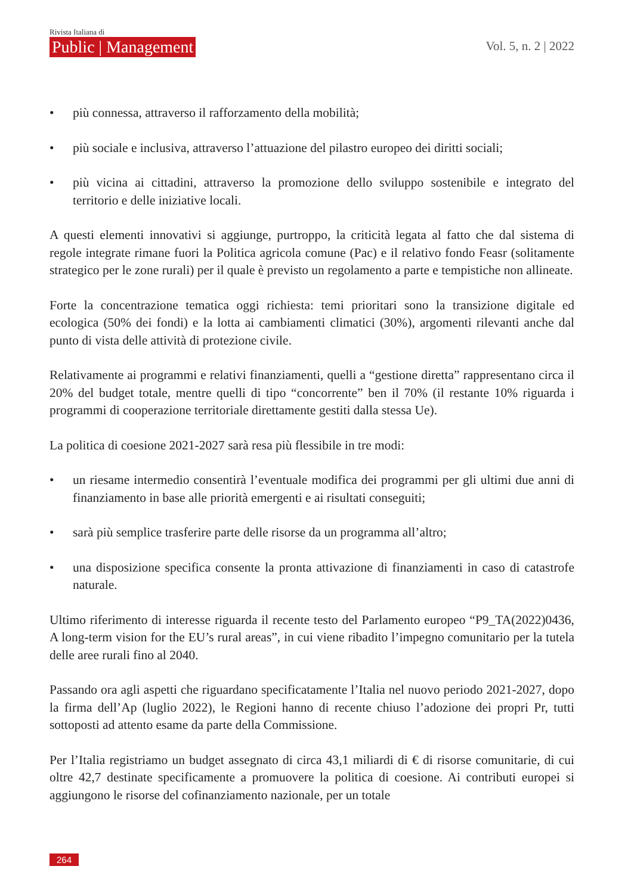Rivista Italiana di
Public | Management
Vol. 5, n. 2 | 2022
• più connessa, attraverso il rafforzamento della mobilità;
• più sociale e inclusiva, attraverso l’attuazione del pilastro europeo dei diritti sociali;
• più vicina ai cittadini, attraverso la promozione dello sviluppo sostenibile e integrato del territorio e delle iniziative locali.
A questi elementi innovativi si aggiunge, purtroppo, la criticità legata al fatto che dal sistema di regole integrate rimane fuori la Politica agricola comune (Pac) e il relativo fondo Feasr (solitamente strategico per le zone rurali) per il quale è previsto un regolamento a parte e tempistiche non allineate.
Forte la concentrazione tematica oggi richiesta: temi prioritari sono la transizione digitale ed ecologica (50% dei fondi) e la lotta ai cambiamenti climatici (30%), argomenti rilevanti anche dal punto di vista delle attività di protezione civile.
Relativamente ai programmi e relativi finanziamenti, quelli a “gestione diretta” rappresentano circa il 20% del budget totale, mentre quelli di tipo “concorrente” ben il 70% (il restante 10% riguarda i programmi di cooperazione territoriale direttamente gestiti dalla stessa Ue).
La politica di coesione 2021-2027 sarà resa più flessibile in tre modi:
• un riesame intermedio consentirà l’eventuale modifica dei programmi per gli ultimi due anni di finanziamento in base alle priorità emergenti e ai risultati conseguiti;
• sarà più semplice trasferire parte delle risorse da un programma all’altro;
• una disposizione specifica consente la pronta attivazione di finanziamenti in caso di catastrofe naturale.
Ultimo riferimento di interesse riguarda il recente testo del Parlamento europeo “P9_TA(2022)0436, A long-term vision for the EU’s rural areas”, in cui viene ribadito l’impegno comunitario per la tutela delle aree rurali fino al 2040.
Passando ora agli aspetti che riguardano specificatamente l’Italia nel nuovo periodo 2021-2027, dopo la firma dell’Ap (luglio 2022), le Regioni hanno di recente chiuso l’adozione dei propri Pr, tutti sottoposti ad attento esame da parte della Commissione.
Per l’Italia registriamo un budget assegnato di circa 43,1 miliardi di € di risorse comunitarie, di cui oltre 42,7 destinate specificamente a promuovere la politica di coesione. Ai contributi europei si aggiungono le risorse del cofinanziamento nazionale, per un totale
264